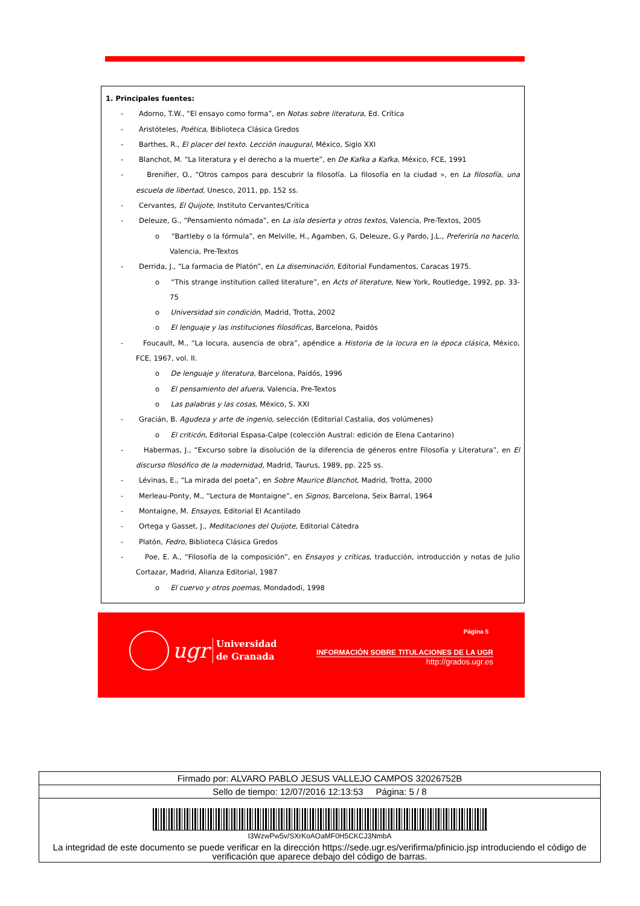1. Principales fuentes:
- Adorno, T.W., “El ensayo como forma”, en Notas sobre literatura, Ed. Crítica
- Aristóteles, Poética, Biblioteca Clásica Gredos
- Barthes, R., El placer del texto. Lección inaugural, México, Siglo XXI
- Blanchot, M. “La literatura y el derecho a la muerte”, en De Kafka a Kafka, México, FCE, 1991
- Brenifier, O., “Otros campos para descubrir la filosofía. La filosofía en la ciudad », en La filosofía, una escuela de libertad, Unesco, 2011, pp. 152 ss.
- Cervantes, El Quijote, Instituto Cervantes/Crítica
- Deleuze, G., “Pensamiento nómada”, en La isla desierta y otros textos, Valencia, Pre-Textos, 2005
o “Bartleby o la fórmula”, en Melville, H., Agamben, G, Deleuze, G.y Pardo, J.L., Preferiría no hacerlo, Valencia, Pre-Textos
- Derrida, J., “La farmacia de Platón”, en La diseminación, Editorial Fundamentos, Caracas 1975.
o “This strange institution called literature”, en Acts of literature, New York, Routledge, 1992, pp. 33-75
o Universidad sin condición, Madrid, Trotta, 2002
o El lenguaje y las instituciones filosóficas, Barcelona, Paidós
- Foucault, M., “La locura, ausencia de obra”, apéndice a Historia de la locura en la época clásica, México, FCE, 1967, vol. II.
o De lenguaje y literatura, Barcelona, Paidós, 1996
o El pensamiento del afuera, Valencia, Pre-Textos
o Las palabras y las cosas, México, S. XXI
- Gracián, B. Agudeza y arte de ingenio, selección (Editorial Castalia, dos volúmenes)
o El criticón, Editorial Espasa-Calpe (colección Austral: edición de Elena Cantarino)
- Habermas, J., “Excurso sobre la disolución de la diferencia de géneros entre Filosofía y Literatura”, en El discurso filosófico de la modernidad, Madrid, Taurus, 1989, pp. 225 ss.
- Lévinas, E., “La mirada del poeta”, en Sobre Maurice Blanchot, Madrid, Trotta, 2000
- Merleau-Ponty, M., “Lectura de Montaigne”, en Signos, Barcelona, Seix Barral, 1964
- Montaigne, M. Ensayos, Editorial El Acantilado
- Ortega y Gasset, J., Meditaciones del Quijote, Editorial Cátedra
- Platón, Fedro, Biblioteca Clásica Gredos
- Poe, E. A., “Filosofía de la composición”, en Ensayos y críticas, traducción, introducción y notas de Julio Cortazar, Madrid, Alianza Editorial, 1987
o El cuervo y otros poemas, Mondadodi, 1998
ugr Universidad
de Granada
Página 5
INFORMACIÓN SOBRE TITULACIONES DE LA UGR
http://grados.ugr.es
Firmado por: ALVARO PABLO JESUS VALLEJO CAMPOS 32026752B
Sello de tiempo: 12/07/2016 12:13:53 Página: 5 / 8
I3WzwPw5v/SXrKoAOaMF0H5CKCJ3NmbA
La integridad de este documento se puede verificar en la dirección https://sede.ugr.es/verifirma/pfinicio.jsp introduciendo el código de verificación que aparece debajo del código de barras.